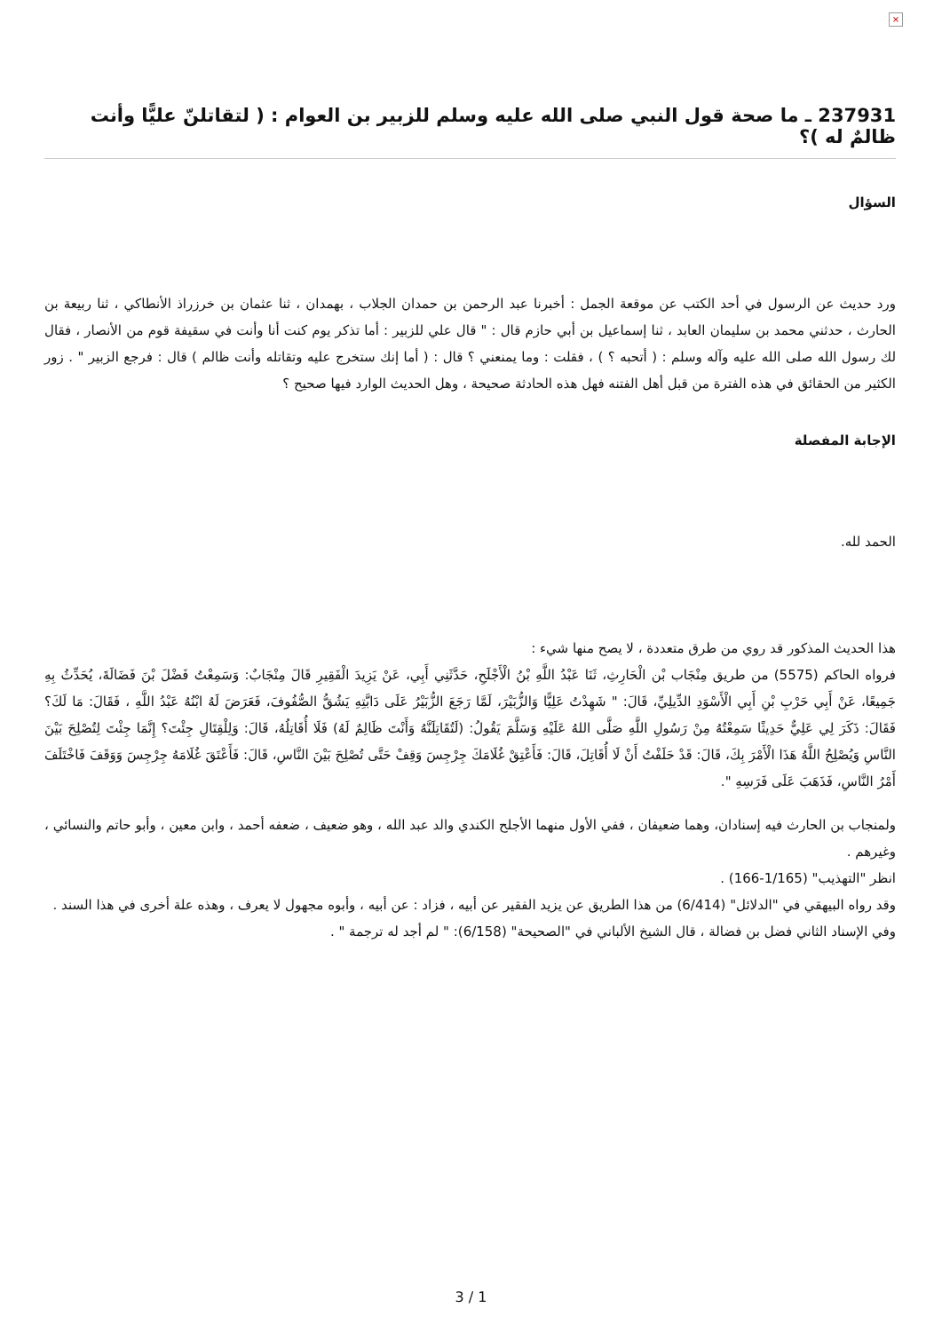×
237931 ـ ما صحة قول النبي صلى الله عليه وسلم للزبير بن العوام : ( لتقاتلنّ عليًّا وأنت ظالمٌ له )؟
السؤال
ورد حديث عن الرسول في أحد الكتب عن موقعة الجمل : أخبرنا عبد الرحمن بن حمدان الجلاب ، بهمدان ، ثنا عثمان بن خرزراذ الأنطاكي ، ثنا ربيعة بن الحارث ، حدثني محمد بن سليمان العابد ، ثنا إسماعيل بن أبي حازم قال : " قال علي للزبير : أما تذكر يوم كنت أنا وأنت في سقيفة قوم من الأنصار ، فقال لك رسول الله صلى الله عليه وآله وسلم : ( أتحبه ؟ ) ، فقلت : وما يمنعني ؟ قال : ( أما إنك ستخرج عليه وتقاتله وأنت ظالم ) قال : فرجع الزبير " . زور الكثير من الحقائق في هذه الفترة من قبل أهل الفتنه فهل هذه الحادثة صحيحة ، وهل الحديث الوارد فيها صحيح ؟
الإجابة المفصلة
الحمد لله.
هذا الحديث المذكور قد روي من طرق متعددة ، لا يصح منها شيء :
فرواه الحاكم (5575) من طريق مِنْجَاب بْن الْحَارِثِ، ثَنَا عَبْدُ اللَّهِ بْنُ الْأَجْلَحِ، حَدَّثَنِي أَبِي، عَنْ يَزِيدَ الْفَقِيرِ قَالَ مِنْجَابٌ: وَسَمِعْتُ فَضْلَ بْنَ فَضَالَةَ، يُحَدِّثُ بِهِ جَمِيعًا، عَنْ أَبِي حَرْبِ بْنِ أَبِي الْأَسْوَدِ الدِّيلِيِّ، قَالَ: " شَهِدْتُ عَلِيًّا وَالزُّبَيْرَ، لَمَّا رَجَعَ الزُّبَيْرُ عَلَى دَابَّتِهِ يَشُقُّ الصُّفُوفَ، فَعَرَضَ لَهُ ابْنُهُ عَبْدُ اللَّهِ ، فَقَالَ: مَا لَكَ؟ فَقَالَ: ذَكَرَ لِي عَلِيٌّ حَدِيثًا سَمِعْتُهُ مِنْ رَسُولِ اللَّهِ صَلَّى اللهُ عَلَيْهِ وَسَلَّمَ يَقُولُ: (لَتُقَاتِلَنَّهُ وَأَنْتَ ظَالِمٌ لَهُ) فَلَا أُقَاتِلُهُ، قَالَ: وَلِلْقِتَالِ جِئْتَ؟ إِنَّمَا جِئْتَ لِتُصْلِحَ بَيْنَ النَّاسِ وَيُصْلِحُ اللَّهُ هَذَا الْأَمْرَ بِكَ، قَالَ: قَدْ حَلَفْتُ أَنْ لَا أُقَاتِلَ، قَالَ: فَأَعْتِقْ غُلَامَكَ جِرْجِسَ وَقِفْ حَتَّى تُصْلِحَ بَيْنَ النَّاسِ، قَالَ: فَأَعْتَقَ غُلَامَهُ جِرْجِسَ وَوَقَفَ فَاخْتَلَفَ أَمْرُ النَّاسِ، فَذَهَبَ عَلَى فَرَسِهِ ".
ولمنجاب بن الحارث فيه إسنادان، وهما ضعيفان ، ففي الأول منهما الأجلح الكندي والد عبد الله ، وهو ضعيف ، ضعفه أحمد ، وابن معين ، وأبو حاتم والنسائي ، وغيرهم .
انظر "التهذيب" (1/165-166) .
وقد رواه البيهقي في "الدلائل" (6/414) من هذا الطريق عن يزيد الفقير عن أبيه ، فزاد : عن أبيه ، وأبوه مجهول لا يعرف ، وهذه علة أخرى في هذا السند .
وفي الإسناد الثاني فضل بن فضالة ، قال الشيخ الألباني في "الصحيحة" (6/158): " لم أجد له ترجمة " .
3 / 1